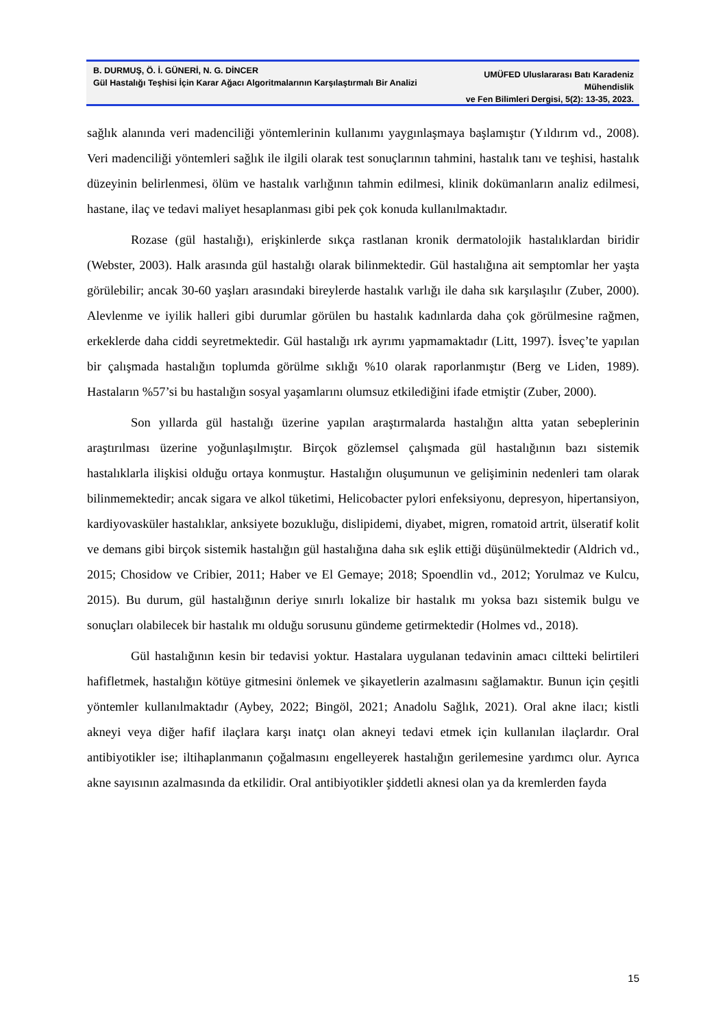B. DURMUŞ, Ö. İ. GÜNERİ, N. G. DİNCER
Gül Hastalığı Teşhisi İçin Karar Ağacı Algoritmalarının Karşılaştırmalı Bir Analizi
UMÜFED Uluslararası Batı Karadeniz Mühendislik
ve Fen Bilimleri Dergisi, 5(2): 13-35, 2023.
sağlık alanında veri madenciliği yöntemlerinin kullanımı yaygınlaşmaya başlamıştır (Yıldırım vd., 2008). Veri madenciliği yöntemleri sağlık ile ilgili olarak test sonuçlarının tahmini, hastalık tanı ve teşhisi, hastalık düzeyinin belirlenmesi, ölüm ve hastalık varlığının tahmin edilmesi, klinik dokümanların analiz edilmesi, hastane, ilaç ve tedavi maliyet hesaplanması gibi pek çok konuda kullanılmaktadır.
Rozase (gül hastalığı), erişkinlerde sıkça rastlanan kronik dermatolojik hastalıklardan biridir (Webster, 2003). Halk arasında gül hastalığı olarak bilinmektedir. Gül hastalığına ait semptomlar her yaşta görülebilir; ancak 30-60 yaşları arasındaki bireylerde hastalık varlığı ile daha sık karşılaşılır (Zuber, 2000). Alevlenme ve iyilik halleri gibi durumlar görülen bu hastalık kadınlarda daha çok görülmesine rağmen, erkeklerde daha ciddi seyretmektedir. Gül hastalığı ırk ayrımı yapmamaktadır (Litt, 1997). İsveç’te yapılan bir çalışmada hastalığın toplumda görülme sıklığı %10 olarak raporlanmıştır (Berg ve Liden, 1989). Hastaların %57’si bu hastalığın sosyal yaşamlarını olumsuz etkilediğini ifade etmiştir (Zuber, 2000).
Son yıllarda gül hastalığı üzerine yapılan araştırmalarda hastalığın altta yatan sebeplerinin araştırılması üzerine yoğunlaşılmıştır. Birçok gözlemsel çalışmada gül hastalığının bazı sistemik hastalıklarla ilişkisi olduğu ortaya konmuştur. Hastalığın oluşumunun ve gelişiminin nedenleri tam olarak bilinmemektedir; ancak sigara ve alkol tüketimi, Helicobacter pylori enfeksiyonu, depresyon, hipertansiyon, kardiyovasküler hastalıklar, anksiyete bozukluğu, dislipidemi, diyabet, migren, romatoid artrit, ülseratif kolit ve demans gibi birçok sistemik hastalığın gül hastalığına daha sık eşlik ettiği düşünülmektedir (Aldrich vd., 2015; Chosidow ve Cribier, 2011; Haber ve El Gemaye; 2018; Spoendlin vd., 2012; Yorulmaz ve Kulcu, 2015). Bu durum, gül hastalığının deriye sınırlı lokalize bir hastalık mı yoksa bazı sistemik bulgu ve sonuçları olabilecek bir hastalık mı olduğu sorusunu gündeme getirmektedir (Holmes vd., 2018).
Gül hastalığının kesin bir tedavisi yoktur. Hastalara uygulanan tedavinin amacı ciltteki belirtileri hafifletmek, hastalığın kötüye gitmesini önlemek ve şikayetlerin azalmasını sağlamaktır. Bunun için çeşitli yöntemler kullanılmaktadır (Aybey, 2022; Bingöl, 2021; Anadolu Sağlık, 2021). Oral akne ilacı; kistli akneyi veya diğer hafif ilaçlara karşı inatçı olan akneyi tedavi etmek için kullanılan ilaçlardır. Oral antibiyotikler ise; iltihaplanmanın çoğalmasını engelleyerek hastalığın gerilemesine yardımcı olur. Ayrıca akne sayısının azalmasında da etkilidir. Oral antibiyotikler şiddetli aknesi olan ya da kremlerden fayda
15